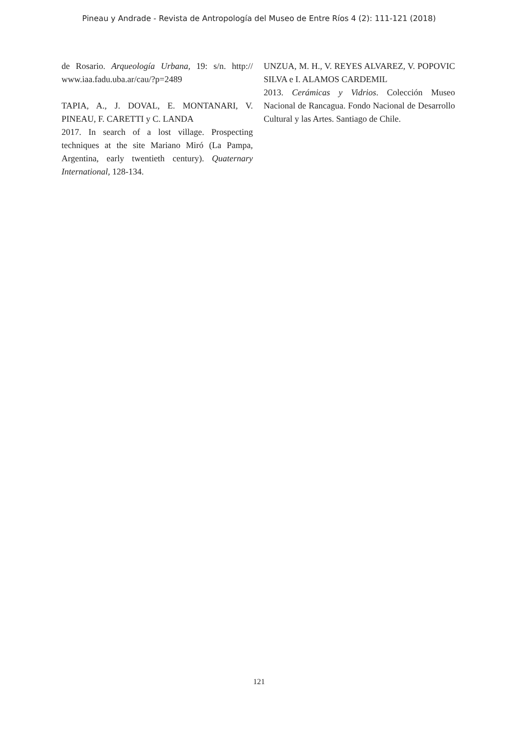Pineau y Andrade - Revista de Antropología del Museo de Entre Ríos 4 (2): 111-121 (2018)
de Rosario. Arqueología Urbana, 19: s/n. http:// www.iaa.fadu.uba.ar/cau/?p=2489
TAPIA, A., J. DOVAL, E. MONTANARI, V. PINEAU, F. CARETTI y C. LANDA
2017. In search of a lost village. Prospecting techniques at the site Mariano Miró (La Pampa, Argentina, early twentieth century). Quaternary International, 128-134.
UNZUA, M. H., V. REYES ALVAREZ, V. POPOVIC SILVA e I. ALAMOS CARDEMIL
2013. Cerámicas y Vidrios. Colección Museo Nacional de Rancagua. Fondo Nacional de Desarrollo Cultural y las Artes. Santiago de Chile.
121